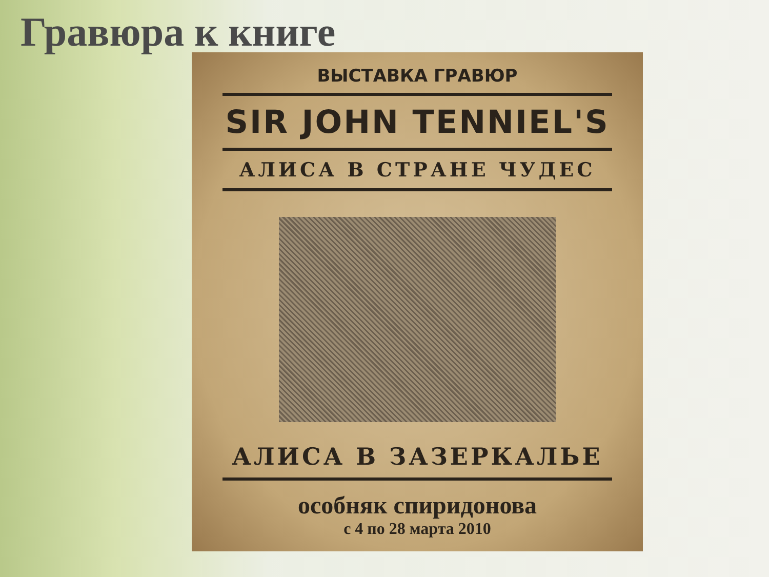Гравюра к книге
ВЫСТАВКА ГРАВЮР
SIR JOHN TENNIEL'S
АЛИСА В СТРАНЕ ЧУДЕС
АЛИСА В ЗАЗЕРКАЛЬЕ
особняк спиридонова
с 4 по 28 марта 2010